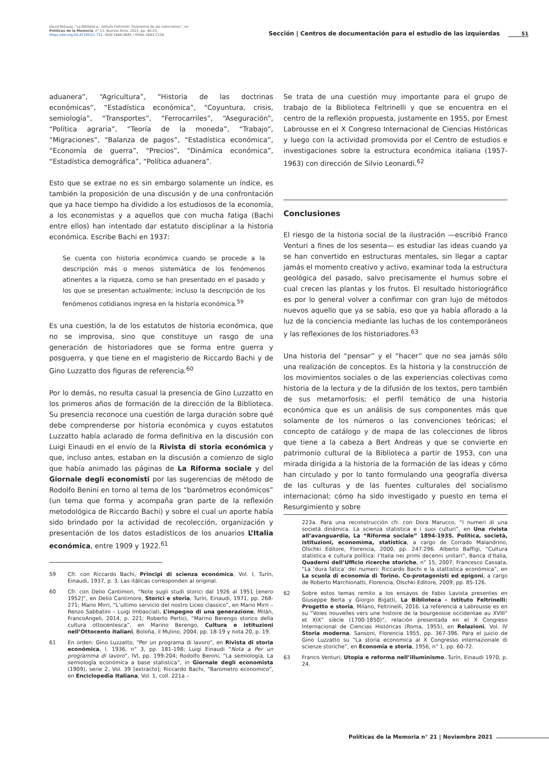David Bidussa, “La Biblioteca - Istituto Feltrinelli. Fisionomia de las colecciones”, en Políticas de la Memoria, n° 21, Buenos Aires, 2021, pp. 40-53. https://doi.org/10.47195/21.731. ISSN 1668-4885 / ISSNe 2683-7234.
Sección | Centros de documentación para el estudio de las izquierdas
51
aduanera”, “Agricultura”, “Historia de las doctrinas económicas”, “Estadística económica”, “Coyuntura, crisis, semiología”, “Transportes”, “Ferrocarriles”, “Aseguración”, “Política agraria”, “Teoría de la moneda”, “Trabajo”, “Migraciones”, “Balanza de pagos”, “Estadística económica”, “Economía de guerra”, “Precios”, “Dinámica económica”, “Estadística demográfica”, “Política aduanera”.
Esto que se extrae no es sin embargo solamente un índice, es también la proposición de una discusión y de una confrontación que ya hace tiempo ha dividido a los estudiosos de la economía, a los economistas y a aquellos que con mucha fatiga (Bachi entre ellos) han intentado dar estatuto disciplinar a la historia económica. Escribe Bachi en 1937:
Se cuenta con historia económica cuando se procede a la descripción más o menos sistemática de los fenómenos atinentes a la riqueza, como se han presentado en el pasado y los que se presentan actualmente; incluso la descripción de los fenómenos cotidianos ingresa en la historia económica.<sup>59</sup>
Es una cuestión, la de los estatutos de historia económica, que no se improvisa, sino que constituye un rasgo de una generación de historiadores que se forma entre guerra y posguerra, y que tiene en el magisterio de Riccardo Bachi y de Gino Luzzatto dos figuras de referencia.<sup>60</sup>
Por lo demás, no resulta casual la presencia de Gino Luzzatto en los primeros años de formación de la dirección de la Biblioteca. Su presencia reconoce una cuestión de larga duración sobre qué debe comprenderse por historia económica y cuyos estatutos Luzzatto había aclarado de forma definitiva en la discusión con Luigi Einaudi en el envío de la Rivista di storia económica y que, incluso antes, estaban en la discusión a comienzo de siglo que había animado las páginas de La Riforma sociale y del Giornale degli economisti por las sugerencias de método de Rodolfo Benini en torno al tema de los “barómetros económicos” (un tema que forma y acompaña gran parte de la reflexión metodológica de Riccardo Bachi) y sobre el cual un aporte había sido brindado por la actividad de recolección, organización y presentación de los datos estadísticos de los anuarios L’Italia económica, entre 1909 y 1922.<sup>61</sup>
59 Cfr. con Riccardo Bachi, Principi di scienza económica, Vol. I, Turín, Einaudi, 1937, p. 3. Las itálicas corresponden al original.
60 Cfr. con Delio Cantimori, “Note sugli studi storici dal 1926 al 1951 [enero 1952]”, en Delio Cantimore, Storici e storia, Turín, Einaudi, 1971, pp. 268-271; Mario Mirri, “L’ultimo servicio del nostro Liceo classico”, en Mario Mirri – Renzo Sabbatini – Luigi Imbasciati, L’impegno di una generazione, Milán, FrancoAngeli, 2014, p. 221; Roberto Pertici, “Marino Berengo storico della cultura ottocentesca”, en Marino Berengo, Cultura e istituzioni nell’Ottocento italiani, Boloña, il Mulino, 2004, pp. 18-19 y nota 20, p. 19.
61 En orden: Gino Luzzatto, “Per un programa di lavoro”, en Rivista di storia económica, I. 1936, n° 3, pp. 181-198; Luigi Einaudi “Nota a Per un programma di lavoro”, IVI, pp. 199-204; Rodolfo Benini, “La semiología, La semiología económica a base statistica”, in Giornale degli economista (1909), serie 2, Vol. 39 [extracto]; Riccardo Bachi, “Barometro economico”, en Enciclopedia Italiana, Vol. 1, coll. 221a –
Se trata de una cuestión muy importante para el grupo de trabajo de la Biblioteca Feltrinelli y que se encuentra en el centro de la reflexión propuesta, justamente en 1955, por Ernest Labrousse en el X Congreso Internacional de Ciencias Históricas y luego con la actividad promovida por el Centro de estudios e investigaciones sobre la estructura económica italiana (1957-1963) con dirección de Silvio Leonardi.<sup>62</sup>
Conclusiones
El riesgo de la historia social de la ilustración —escribió Franco Venturi a fines de los sesenta— es estudiar las ideas cuando ya se han convertido en estructuras mentales, sin llegar a captar jamás el momento creativo y activo, examinar toda la estructura geológica del pasado, salvo precisamente el humus sobre el cual crecen las plantas y los frutos. El resultado historiográfico es por lo general volver a confirmar con gran lujo de métodos nuevos aquello que ya se sabía, eso que ya había aflorado a la luz de la conciencia mediante las luchas de los contemporáneos y las reflexiones de los historiadores.<sup>63</sup>
Una historia del “pensar” y el “hacer” que no sea jamás sólo una realización de conceptos. Es la historia y la construcción de los movimientos sociales o de las experiencias colectivas como historia de la lectura y de la difusión de los textos, pero también de sus metamorfosis; el perfil temático de una historia económica que es un análisis de sus componentes más que solamente de los números o las convenciones teóricas; el concepto de catálogo y de mapa de las colecciones de libros que tiene a la cabeza a Bert Andreas y que se convierte en patrimonio cultural de la Biblioteca a partir de 1953, con una mirada dirigida a la historia de la formación de las ideas y cómo han circulado y por lo tanto formulando una geografía diversa de las culturas y de las fuentes culturales del socialismo internacional; cómo ha sido investigado y puesto en tema el Resurgimiento y sobre
223a. Para una reconstrucción cfr. con Dora Marucco, “I numeri di una societá dinámica. La scienza statistica e i suoi culturi”, en Una rivista all’avanguardia, La “Riforma sociale” 1894-1935. Politica, società, istituzioni, economima, statistica, a cargo de Corrado Malandrino, Olschki Editore, Florencia, 2000, pp. 247.296. Alberto Baffigi, “Cultura statistica e cultura política: l’Italia nei primi decenni unitari”, Banca d’Italia, Quaderni dell’Ufficio ricerche storiche, n° 15, 2007; Francesco Cassata, “La ‘dura fatica’ dei numeri: Riccardo Bachi e la stattistica económica”, en La scuola di economía di Torino. Co-protagonisti ed epigoni, a cargo de Roberto Marchionatti, Florencia, Olschki Editore, 2009, pp. 85-126.
62 Sobre estos temas remito a los ensayos de Fabio Lavista presentes en Giuseppe Berta y Giorgio Bigatti, La Biblioteca - Istituto Feltrinelli: Progetto e storia, Milano, Feltrinelli, 2016. La referencia a Labrousse es en su “Voies nouvelles vers une histoire de la bourgeoisie occidentae au XVIII° et XIX° siècle (1700-1850)”, relación presentada en el X Congreso Internacional de Ciencias Históricas (Roma, 1955), en Relazioni, Vol. IV Storia moderna, Sansoni, Florencia 1955, pp. 367-396. Para el juicio de Gino Luzzatto su “La storia economica al X Congresso internazionale di scienze storiche”, en Economia e storia, 1956, n° 1, pp. 60-72.
63 Franco Venturi, Utopia e reforma nell’illuminismo, Turín, Einaudi 1970, p. 24.
Políticas de la Memoria n° 21 | Noviembre 2021